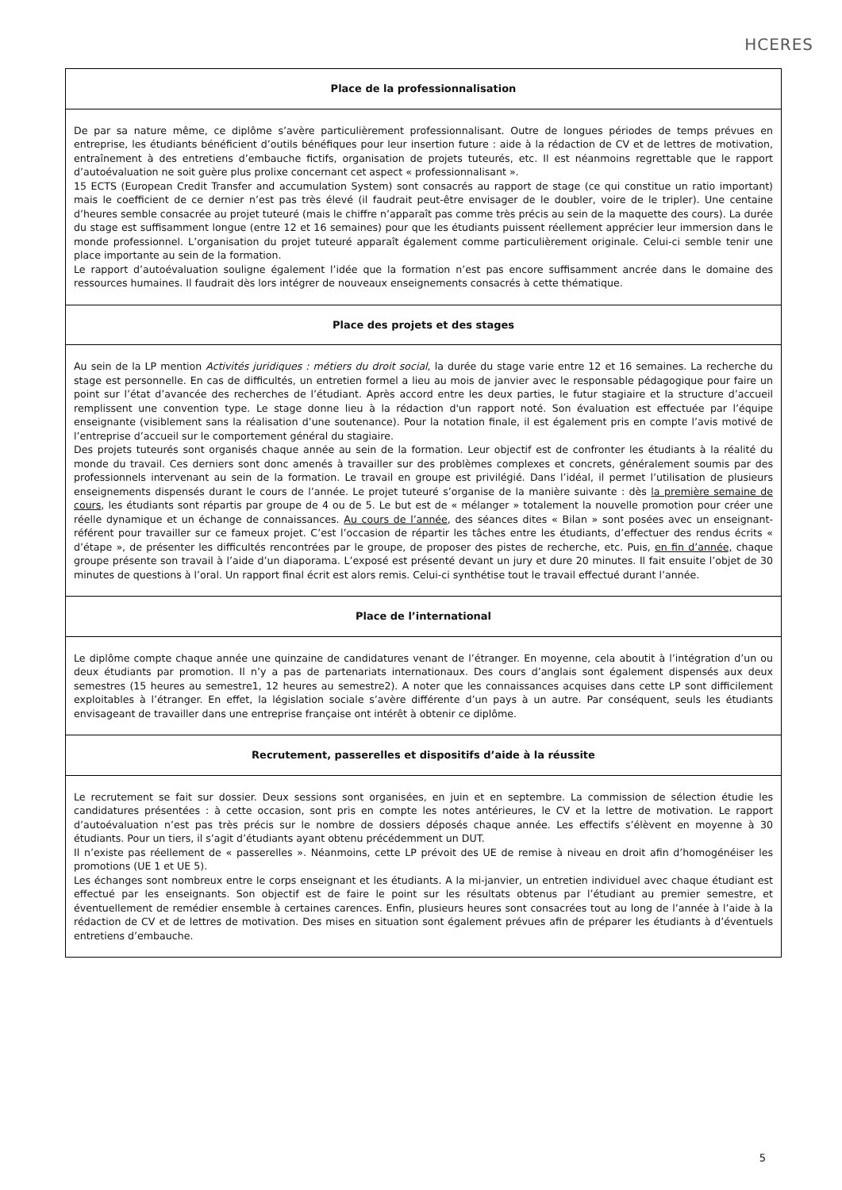HCERES
| Place de la professionnalisation |
| --- |
| De par sa nature même, ce diplôme s’avère particulièrement professionnalisant. Outre de longues périodes de temps prévues en entreprise, les étudiants bénéficient d’outils bénéfiques pour leur insertion future : aide à la rédaction de CV et de lettres de motivation, entraînement à des entretiens d’embauche fictifs, organisation de projets tuteurés, etc. Il est néanmoins regrettable que le rapport d’autoévaluation ne soit guère plus prolixe concernant cet aspect « professionnalisant ». 15 ECTS (European Credit Transfer and accumulation System) sont consacrés au rapport de stage (ce qui constitue un ratio important) mais le coefficient de ce dernier n’est pas très élevé (il faudrait peut-être envisager de le doubler, voire de le tripler). Une centaine d’heures semble consacrée au projet tuteuré (mais le chiffre n’apparaît pas comme très précis au sein de la maquette des cours). La durée du stage est suffisamment longue (entre 12 et 16 semaines) pour que les étudiants puissent réellement apprécier leur immersion dans le monde professionnel. L’organisation du projet tuteuré apparaît également comme particulièrement originale. Celui-ci semble tenir une place importante au sein de la formation. Le rapport d’autoévaluation souligne également l’idée que la formation n’est pas encore suffisamment ancrée dans le domaine des ressources humaines. Il faudrait dès lors intégrer de nouveaux enseignements consacrés à cette thématique. |
| Place des projets et des stages |
| Au sein de la LP mention Activités juridiques : métiers du droit social , la durée du stage varie entre 12 et 16 semaines. La recherche du stage est personnelle. En cas de difficultés, un entretien formel a lieu au mois de janvier avec le responsable pédagogique pour faire un point sur l’état d’avancée des recherches de l’étudiant. Après accord entre les deux parties, le futur stagiaire et la structure d’accueil remplissent une convention type. Le stage donne lieu à la rédaction d'un rapport noté. Son évaluation est effectuée par l’équipe enseignante (visiblement sans la réalisation d’une soutenance). Pour la notation finale, il est également pris en compte l’avis motivé de l’entreprise d’accueil sur le comportement général du stagiaire. Des projets tuteurés sont organisés chaque année au sein de la formation. Leur objectif est de confronter les étudiants à la réalité du monde du travail. Ces derniers sont donc amenés à travailler sur des problèmes complexes et concrets, généralement soumis par des professionnels intervenant au sein de la formation. Le travail en groupe est privilégié. Dans l’idéal, il permet l’utilisation de plusieurs enseignements dispensés durant le cours de l’année. Le projet tuteuré s’organise de la manière suivante : dès la première semaine de cours , les étudiants sont répartis par groupe de 4 ou de 5. Le but est de « mélanger » totalement la nouvelle promotion pour créer une réelle dynamique et un échange de connaissances. Au cours de l’année , des séances dites « Bilan » sont posées avec un enseignant-référent pour travailler sur ce fameux projet. C’est l’occasion de répartir les tâches entre les étudiants, d’effectuer des rendus écrits « d’étape », de présenter les difficultés rencontrées par le groupe, de proposer des pistes de recherche, etc. Puis, en fin d’année, chaque groupe présente son travail à l’aide d’un diaporama. L’exposé est présenté devant un jury et dure 20 minutes. Il fait ensuite l’objet de 30 minutes de questions à l’oral. Un rapport final écrit est alors remis. Celui-ci synthétise tout le travail effectué durant l’année. |
| Place de l’international |
| Le diplôme compte chaque année une quinzaine de candidatures venant de l’étranger. En moyenne, cela aboutit à l’intégration d’un ou deux étudiants par promotion. Il n’y a pas de partenariats internationaux. Des cours d’anglais sont également dispensés aux deux semestres (15 heures au semestre1, 12 heures au semestre2). A noter que les connaissances acquises dans cette LP sont difficilement exploitables à l’étranger. En effet, la législation sociale s’avère différente d’un pays à un autre. Par conséquent, seuls les étudiants envisageant de travailler dans une entreprise française ont intérêt à obtenir ce diplôme. |
| Recrutement, passerelles et dispositifs d’aide à la réussite |
| Le recrutement se fait sur dossier. Deux sessions sont organisées, en juin et en septembre. La commission de sélection étudie les candidatures présentées : à cette occasion, sont pris en compte les notes antérieures, le CV et la lettre de motivation. Le rapport d’autoévaluation n’est pas très précis sur le nombre de dossiers déposés chaque année. Les effectifs s’élèvent en moyenne à 30 étudiants. Pour un tiers, il s’agit d’étudiants ayant obtenu précédemment un DUT. Il n’existe pas réellement de « passerelles ». Néanmoins, cette LP prévoit des UE de remise à niveau en droit afin d’homogénéiser les promotions (UE 1 et UE 5). Les échanges sont nombreux entre le corps enseignant et les étudiants. A la mi-janvier, un entretien individuel avec chaque étudiant est effectué par les enseignants. Son objectif est de faire le point sur les résultats obtenus par l’étudiant au premier semestre, et éventuellement de remédier ensemble à certaines carences. Enfin, plusieurs heures sont consacrées tout au long de l’année à l’aide à la rédaction de CV et de lettres de motivation. Des mises en situation sont également prévues afin de préparer les étudiants à d’éventuels entretiens d’embauche. |
5